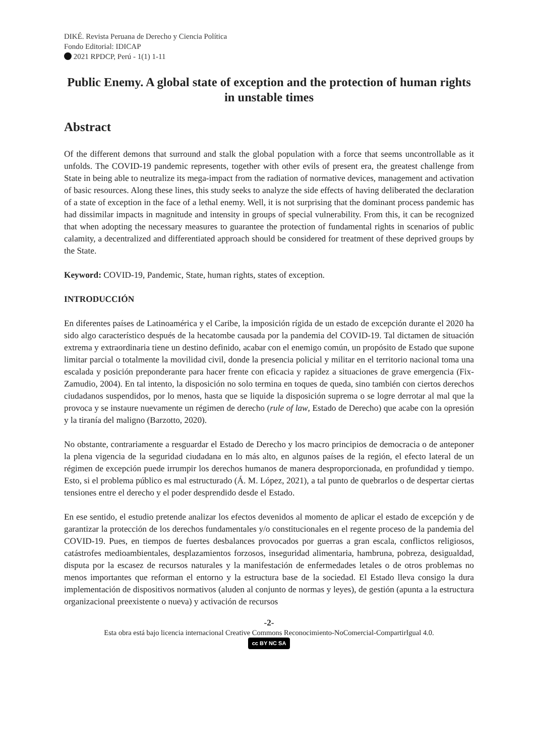DIKÉ. Revista Peruana de Derecho y Ciencia Política
Fondo Editorial: IDICAP
2021 RPDCP, Perú - 1(1) 1-11
Public Enemy. A global state of exception and the protection of human rights in unstable times
Abstract
Of the different demons that surround and stalk the global population with a force that seems uncontrollable as it unfolds. The COVID-19 pandemic represents, together with other evils of present era, the greatest challenge from State in being able to neutralize its mega-impact from the radiation of normative devices, management and activation of basic resources. Along these lines, this study seeks to analyze the side effects of having deliberated the declaration of a state of exception in the face of a lethal enemy. Well, it is not surprising that the dominant process pandemic has had dissimilar impacts in magnitude and intensity in groups of special vulnerability. From this, it can be recognized that when adopting the necessary measures to guarantee the protection of fundamental rights in scenarios of public calamity, a decentralized and differentiated approach should be considered for treatment of these deprived groups by the State.
Keyword: COVID-19, Pandemic, State, human rights, states of exception.
INTRODUCCIÓN
En diferentes países de Latinoamérica y el Caribe, la imposición rígida de un estado de excepción durante el 2020 ha sido algo característico después de la hecatombe causada por la pandemia del COVID-19. Tal dictamen de situación extrema y extraordinaria tiene un destino definido, acabar con el enemigo común, un propósito de Estado que supone limitar parcial o totalmente la movilidad civil, donde la presencia policial y militar en el territorio nacional toma una escalada y posición preponderante para hacer frente con eficacia y rapidez a situaciones de grave emergencia (Fix-Zamudio, 2004). En tal intento, la disposición no solo termina en toques de queda, sino también con ciertos derechos ciudadanos suspendidos, por lo menos, hasta que se liquide la disposición suprema o se logre derrotar al mal que la provoca y se instaure nuevamente un régimen de derecho (rule of law, Estado de Derecho) que acabe con la opresión y la tiranía del maligno (Barzotto, 2020).
No obstante, contrariamente a resguardar el Estado de Derecho y los macro principios de democracia o de anteponer la plena vigencia de la seguridad ciudadana en lo más alto, en algunos países de la región, el efecto lateral de un régimen de excepción puede irrumpir los derechos humanos de manera desproporcionada, en profundidad y tiempo. Esto, si el problema público es mal estructurado (Á. M. López, 2021), a tal punto de quebrarlos o de despertar ciertas tensiones entre el derecho y el poder desprendido desde el Estado.
En ese sentido, el estudio pretende analizar los efectos devenidos al momento de aplicar el estado de excepción y de garantizar la protección de los derechos fundamentales y/o constitucionales en el regente proceso de la pandemia del COVID-19. Pues, en tiempos de fuertes desbalances provocados por guerras a gran escala, conflictos religiosos, catástrofes medioambientales, desplazamientos forzosos, inseguridad alimentaria, hambruna, pobreza, desigualdad, disputa por la escasez de recursos naturales y la manifestación de enfermedades letales o de otros problemas no menos importantes que reforman el entorno y la estructura base de la sociedad. El Estado lleva consigo la dura implementación de dispositivos normativos (aluden al conjunto de normas y leyes), de gestión (apunta a la estructura organizacional preexistente o nueva) y activación de recursos
-2-
Esta obra está bajo licencia internacional Creative Commons Reconocimiento-NoComercial-CompartirIgual 4.0.
cc BY NC SA